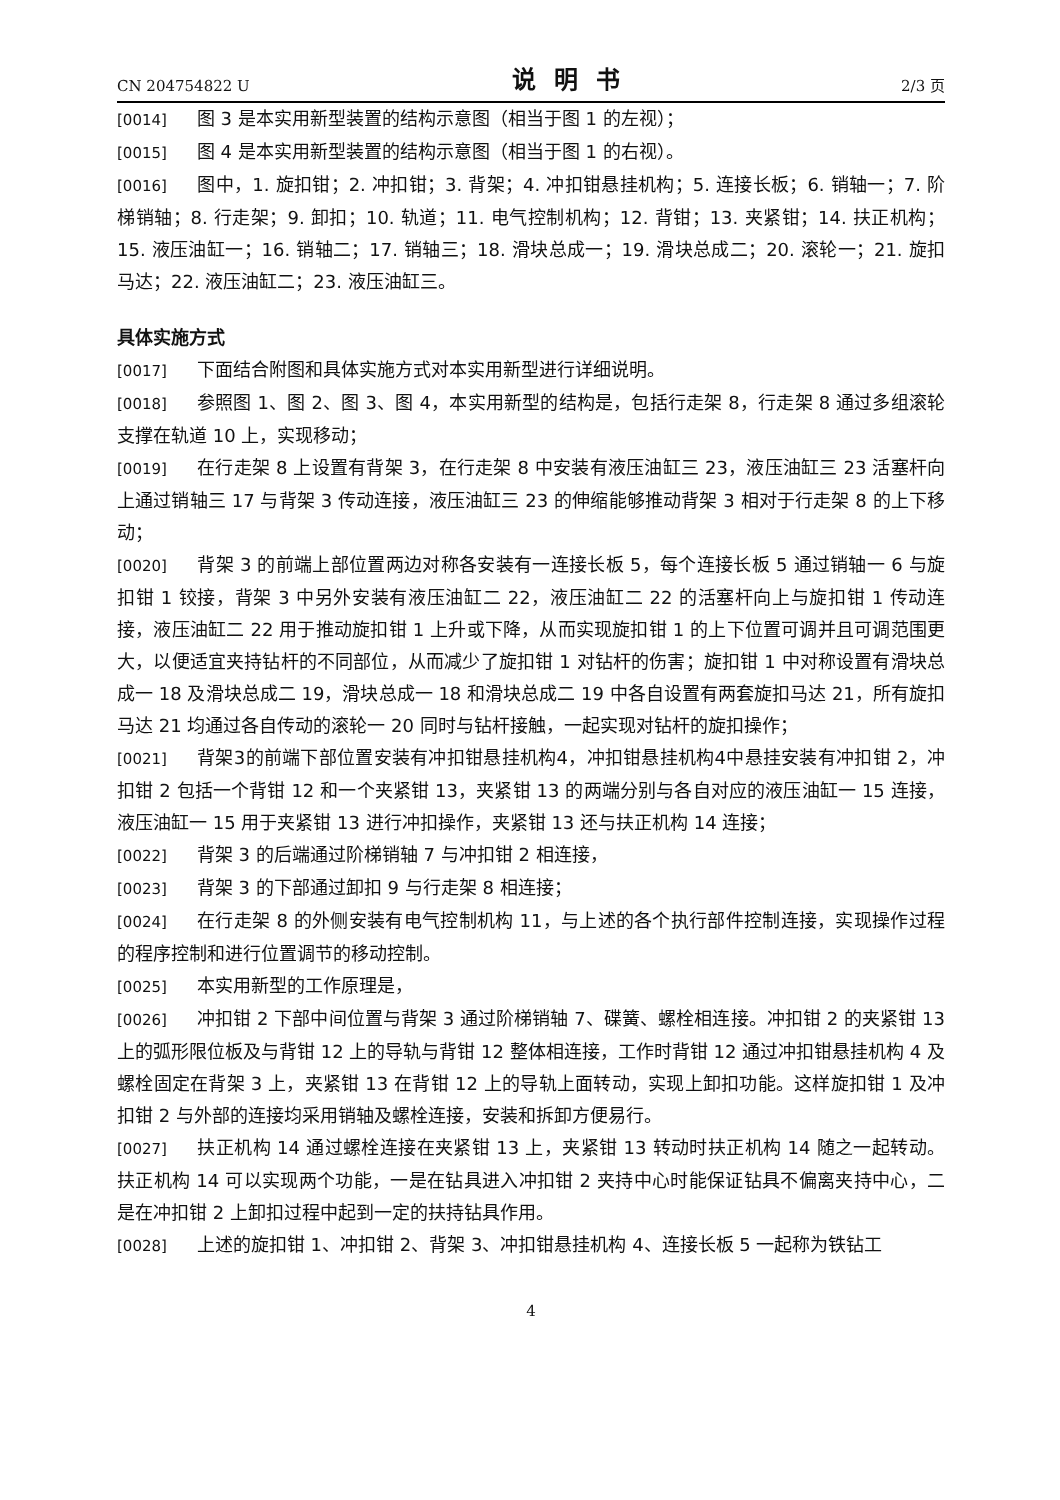CN 204754822 U 说明书 2/3 页
[0014] 图 3 是本实用新型装置的结构示意图（相当于图 1 的左视）；
[0015] 图 4 是本实用新型装置的结构示意图（相当于图 1 的右视）。
[0016] 图中，1. 旋扣钳；2. 冲扣钳；3. 背架；4. 冲扣钳悬挂机构；5. 连接长板；6. 销轴一；7. 阶梯销轴；8. 行走架；9. 卸扣；10. 轨道；11. 电气控制机构；12. 背钳；13. 夹紧钳；14. 扶正机构；15. 液压油缸一；16. 销轴二；17. 销轴三；18. 滑块总成一；19. 滑块总成二；20. 滚轮一；21. 旋扣马达；22. 液压油缸二；23. 液压油缸三。
具体实施方式
[0017] 下面结合附图和具体实施方式对本实用新型进行详细说明。
[0018] 参照图 1、图 2、图 3、图 4，本实用新型的结构是，包括行走架 8，行走架 8 通过多组滚轮支撑在轨道 10 上，实现移动；
[0019] 在行走架 8 上设置有背架 3，在行走架 8 中安装有液压油缸三 23，液压油缸三 23 活塞杆向上通过销轴三 17 与背架 3 传动连接，液压油缸三 23 的伸缩能够推动背架 3 相对于行走架 8 的上下移动；
[0020] 背架 3 的前端上部位置两边对称各安装有一连接长板 5，每个连接长板 5 通过销轴一 6 与旋扣钳 1 铰接，背架 3 中另外安装有液压油缸二 22，液压油缸二 22 的活塞杆向上与旋扣钳 1 传动连接，液压油缸二 22 用于推动旋扣钳 1 上升或下降，从而实现旋扣钳 1 的上下位置可调并且可调范围更大，以便适宜夹持钻杆的不同部位，从而减少了旋扣钳 1 对钻杆的伤害；旋扣钳 1 中对称设置有滑块总成一 18 及滑块总成二 19，滑块总成一 18 和滑块总成二 19 中各自设置有两套旋扣马达 21，所有旋扣马达 21 均通过各自传动的滚轮一 20 同时与钻杆接触，一起实现对钻杆的旋扣操作；
[0021] 背架3的前端下部位置安装有冲扣钳悬挂机构4，冲扣钳悬挂机构4中悬挂安装有冲扣钳 2，冲扣钳 2 包括一个背钳 12 和一个夹紧钳 13，夹紧钳 13 的两端分别与各自对应的液压油缸一 15 连接，液压油缸一 15 用于夹紧钳 13 进行冲扣操作，夹紧钳 13 还与扶正机构 14 连接；
[0022] 背架 3 的后端通过阶梯销轴 7 与冲扣钳 2 相连接，
[0023] 背架 3 的下部通过卸扣 9 与行走架 8 相连接；
[0024] 在行走架 8 的外侧安装有电气控制机构 11，与上述的各个执行部件控制连接，实现操作过程的程序控制和进行位置调节的移动控制。
[0025] 本实用新型的工作原理是，
[0026] 冲扣钳 2 下部中间位置与背架 3 通过阶梯销轴 7、碟簧、螺栓相连接。冲扣钳 2 的夹紧钳 13 上的弧形限位板及与背钳 12 上的导轨与背钳 12 整体相连接，工作时背钳 12 通过冲扣钳悬挂机构 4 及螺栓固定在背架 3 上，夹紧钳 13 在背钳 12 上的导轨上面转动，实现上卸扣功能。这样旋扣钳 1 及冲扣钳 2 与外部的连接均采用销轴及螺栓连接，安装和拆卸方便易行。
[0027] 扶正机构 14 通过螺栓连接在夹紧钳 13 上，夹紧钳 13 转动时扶正机构 14 随之一起转动。扶正机构 14 可以实现两个功能，一是在钻具进入冲扣钳 2 夹持中心时能保证钻具不偏离夹持中心，二是在冲扣钳 2 上卸扣过程中起到一定的扶持钻具作用。
[0028] 上述的旋扣钳 1、冲扣钳 2、背架 3、冲扣钳悬挂机构 4、连接长板 5 一起称为铁钻工
4